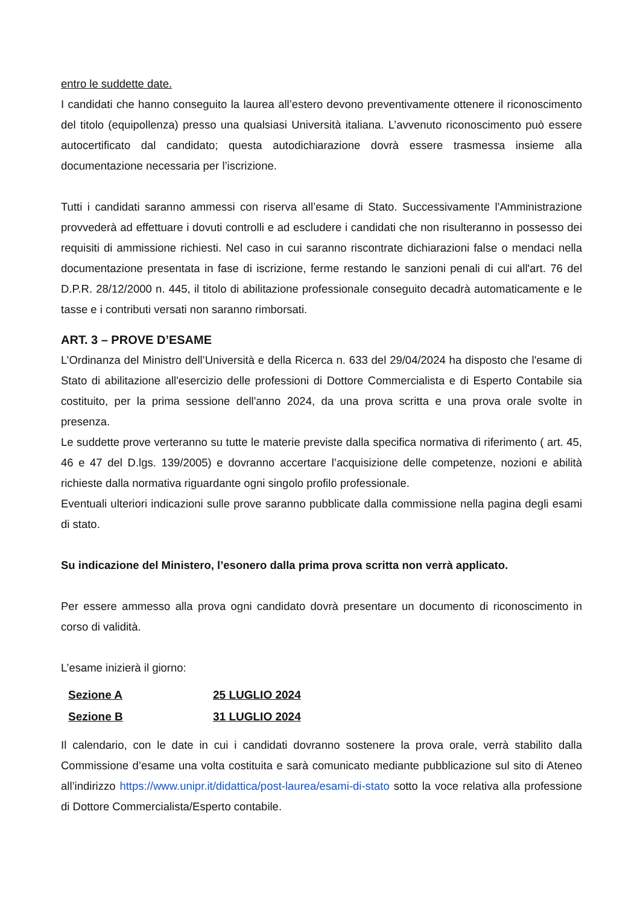entro le suddette date.
I candidati che hanno conseguito la laurea all’estero devono preventivamente ottenere il riconoscimento del titolo (equipollenza) presso una qualsiasi Università italiana. L’avvenuto riconoscimento può essere autocertificato dal candidato; questa autodichiarazione dovrà essere trasmessa insieme alla documentazione necessaria per l’iscrizione.
Tutti i candidati saranno ammessi con riserva all’esame di Stato. Successivamente l'Amministrazione provvederà ad effettuare i dovuti controlli e ad escludere i candidati che non risulteranno in possesso dei requisiti di ammissione richiesti. Nel caso in cui saranno riscontrate dichiarazioni false o mendaci nella documentazione presentata in fase di iscrizione, ferme restando le sanzioni penali di cui all'art. 76 del D.P.R. 28/12/2000 n. 445, il titolo di abilitazione professionale conseguito decadrà automaticamente e le tasse e i contributi versati non saranno rimborsati.
ART. 3 – PROVE D’ESAME
L’Ordinanza del Ministro dell’Università e della Ricerca n. 633 del 29/04/2024 ha disposto che l'esame di Stato di abilitazione all'esercizio delle professioni di Dottore Commercialista e di Esperto Contabile sia costituito, per la prima sessione dell'anno 2024, da una prova scritta e una prova orale svolte in presenza.
Le suddette prove verteranno su tutte le materie previste dalla specifica normativa di riferimento ( art. 45, 46 e 47 del D.lgs. 139/2005) e dovranno accertare l’acquisizione delle competenze, nozioni e abilità richieste dalla normativa riguardante ogni singolo profilo professionale.
Eventuali ulteriori indicazioni sulle prove saranno pubblicate dalla commissione nella pagina degli esami di stato.
Su indicazione del Ministero, l’esonero dalla prima prova scritta non verrà applicato.
Per essere ammesso alla prova ogni candidato dovrà presentare un documento di riconoscimento in corso di validità.
L’esame inizierà il giorno:
| Sezione A | 25 LUGLIO 2024 |
| Sezione B | 31 LUGLIO 2024 |
Il calendario, con le date in cui i candidati dovranno sostenere la prova orale, verrà stabilito dalla Commissione d’esame una volta costituita e sarà comunicato mediante pubblicazione sul sito di Ateneo all’indirizzo https://www.unipr.it/didattica/post-laurea/esami-di-stato sotto la voce relativa alla professione di Dottore Commercialista/Esperto contabile.